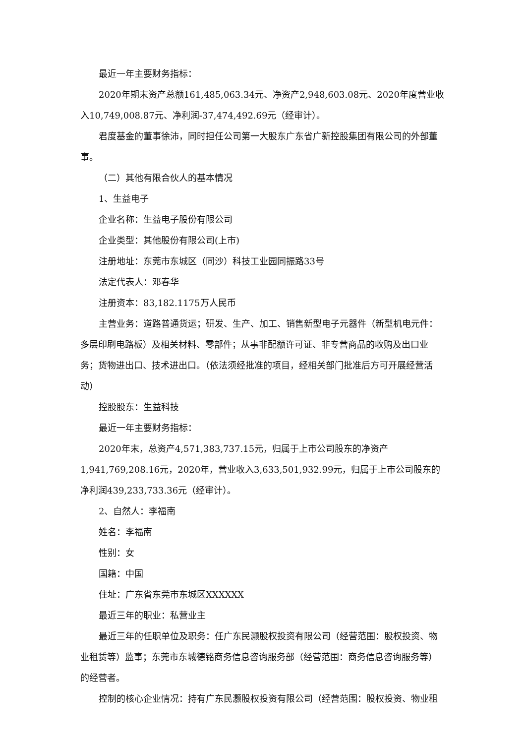最近一年主要财务指标：
2020年期末资产总额161,485,063.34元、净资产2,948,603.08元、2020年度营业收入10,749,008.87元、净利润-37,474,492.69元（经审计）。
君度基金的董事徐沛，同时担任公司第一大股东广东省广新控股集团有限公司的外部董事。
（二）其他有限合伙人的基本情况
1、生益电子
企业名称：生益电子股份有限公司
企业类型：其他股份有限公司(上市)
注册地址：东莞市东城区（同沙）科技工业园同振路33号
法定代表人：邓春华
注册资本：83,182.1175万人民币
主营业务：道路普通货运；研发、生产、加工、销售新型电子元器件（新型机电元件：多层印刷电路板）及相关材料、零部件；从事非配额许可证、非专营商品的收购及出口业务；货物进出口、技术进出口。（依法须经批准的项目，经相关部门批准后方可开展经营活动）
控股股东：生益科技
最近一年主要财务指标：
2020年末，总资产4,571,383,737.15元，归属于上市公司股东的净资产1,941,769,208.16元，2020年，营业收入3,633,501,932.99元，归属于上市公司股东的净利润439,233,733.36元（经审计）。
2、自然人：李福南
姓名：李福南
性别：女
国籍：中国
住址：广东省东莞市东城区XXXXXX
最近三年的职业：私营业主
最近三年的任职单位及职务：任广东民灏股权投资有限公司（经营范围：股权投资、物业租赁等）监事；东莞市东城德铭商务信息咨询服务部（经营范围：商务信息咨询服务等）的经营者。
控制的核心企业情况：持有广东民灏股权投资有限公司（经营范围：股权投资、物业租